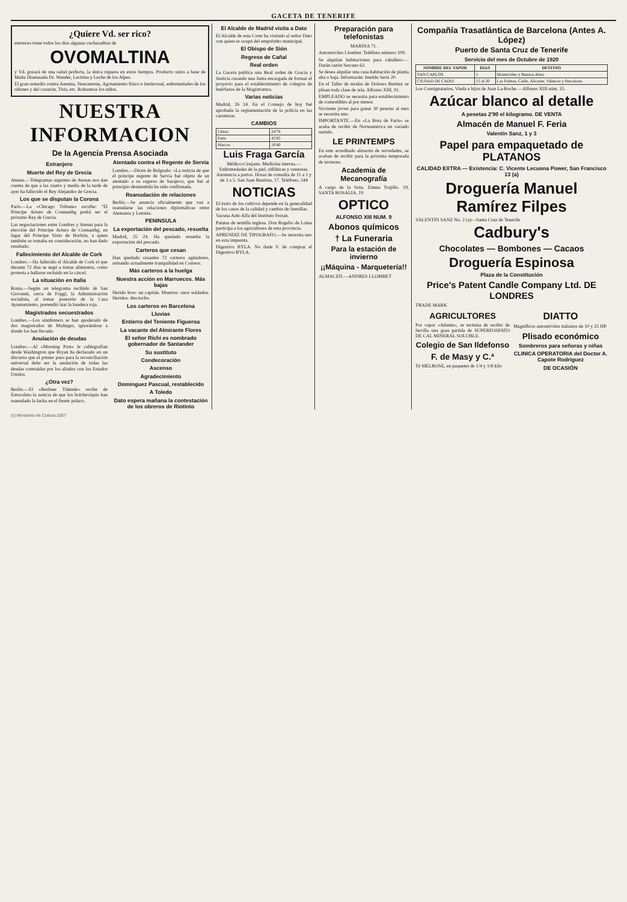GACETA DE TENERIFE
¿Quiere Vd. ser rico?
entonces tome todos los días algunas cucharaditas de
OVOMALTINA
y Vd. gozará de una salud perfecta, la única riqueza en estos tiempos. Producto suizo a base de Malta Diastasada Dr. Wander, Lecitina y Leche de los Alpes.
El gran remedio contra Anemia, Neurastenia, Agotamiento físico e intelectual, enfermedades de los riñones y del corazón, Tisis, etc. Robustece los niños.
NUESTRA INFORMACION
De la Agencia Prensa Asociada
Extranjero
Muerte del Rey de Grecia
Atenas.—Telegramas urgentes de Atenas nos dan cuenta de que a las cuatro y media de la tarde de ayer ha fallecido el Rey Alejandro de Grecia.
Los que se disputan la Corona
París.—La «Chicago Tribune» escribe: "El Príncipe Arturo de Connauthg podrá ser el próximo Rey de Grecia.
Las negociaciones entre Londres y Atenas para la elección del Príncipe Arturo de Connauthg, en lugar del Príncipe Sixto de Borbón, a quien también se tomaba en consideración, no han dado resultado.
Fallecimiento del Alcalde de Cork
Londres.—Ha fallecido el Alcalde de Cork el que durante 72 días se negó a tomar alimentos, como protesta a hallarse recluido en la cárcel.
La situación en Italia
Roma.—Según un telegrama recibido de San Giovanni, cerca de Foggi, la Administración socialista, al tomar posesión de la Casa Ayuntamiento, pretendió izar la bandera roja.
Magistrados secuestrados
Londres.—Los sinnfeiners se han apoderado de dos magistrados de Mulinger, ignorándose a donde los han llevado.
Anulación de deudas
Londres.—Al «Morning Post» le cablegrafían desde Washington que Bryan ha declarado en un discurso que el primer paso para la reconciliación universal debe ser la anulación de todas las deudas contraídas por los aliados con los Estados Unidos.
¿Otra vez?
Berlín.—El «Berliner Tidende» recibe de Estocolmo la noticia de que los bolcheviquis han reanudado la lucha en el frente polaco.
Atentado contra el Regente de Servia
Londres.—Dicen de Belgrado: «La noticia de que el príncipe regente de Servia fué objeto de un atentado a su regreso de Sarajevo, que fué al principio desmentida ha sido confirmada.
Reanudación de relaciones
Berlín.—Se anuncia oficialmente que van a reanudarse las relaciones diplomáticas entre Alemania y Letonia.
PENINSULA
La exportación del pescado, resuelta
Madrid, 25 24. Ha quedado resuelta la exportación del pescado.
Carteros que cesan
Han quedado cesantes 72 carteros agitadores, reinando actualmente tranquilidad en Correos.
Más carteros a la huelga
Nuestra acción en Marruecos. Más bajas
Herido leve: un capitán. Muertos: once soldados. Heridos: dieciocho.
Los carteros en Barcelona
Lluvias
Entierro del Teniente Figueroa
La vacante del Almirante Flores
El señor Richi es nombrado gobernador de Santander
Su sustituto
Condecoración
Ascenso
Agradecimiento
Dominguez Pascual, restablecido
A Toledo
Dato espera mañana la contestación de los obreros de Riotinto
El Alcalde de Madrid visita a Dato
El Alcalde de esta Corte ha visitado al señor Dato con quien se ocupó del empréstito municipal.
El Obispo de Sión
Regreso de Cañal
Real orden
La Gaceta publica una Real orden de Gracia y Justicia creando una Junta encargada de formar el proyecto para el establecimiento de colegios de huérfanos de la Magistratura.
Varias noticias
Madrid, 26 24. En el Consejo de hoy fué aprobada la reglamentación de la policía en las carreteras.
CAMBIOS
| Libras | 24'78 |
| París | 45'85 |
| Marcos | 10'40 |
Luis Fraga García
Médico-Cirujano. Medicina interna.—Enfermedades de la piel, sifilíticas y venereas. Asistencia a partos. Horas de consulta de 11 a 1 y de 3 a 5. San Juan Bautista, 17. Teléfono, 544
NOTICIAS
El éxito de los cultivos depende en la generalidad de los casos de la calidad y cambio de Semillas.
Vacuna Anti-Alfa del Instituto Ferran.
Patatas de semilla inglesa. Don Rogelio de Loma participa a los agricultores de esta provincia.
APRENDIZ DE TIPOGRAFO.—Se necesita uno en esta imprenta.
Digestivo BYLA. No dude V. de comprar el Digestivo BYLA.
Preparación para telefonistas
MARINA 71.
Automóviles Llombet. Teléfono número 109.
Se alquilan habitaciones para caballero.—Darán razón Serrano 62.
Se desea alquilar una casa habitación de planta alta o baja. Informarán: Imeldo Serís 20.
En el Taller de modas de Dolores Benítez se plisan toda clase de tela. Alfonso XIII, 91.
EMPLEADO se necesita para establecimiento de comestibles al por menor.
Sirviente joven para ganar 30 pesetas al mes se necesita uno.
IMPORTANTE.—En «La Bota de París» se acaba de recibir de Norteamérica un variado surtido.
LE PRINTEMPS
En este acreditado almacén de novedades, se acaban de recibir para la próxima temporada de invierno.
Academia de Mecanografía
A cargo de la Srita. Emma Trujillo. 19, SANTA ROSALIA, 19
OPTICO
ALFONSO XIII NUM. 9
Abonos químicos
† La Funeraria
Para la estación de invierno
¡¡Máquina - Marquetería!!
ALMACEN.—ANDRES LLOMBET
Compañía Trasatlántica de Barcelona (Antes A. López)
Puerto de Santa Cruz de Tenerife
Servicio del mes de Octubre de 1920
| NOMBRE DEL VAPOR | DIAS | DESTINO |
| --- | --- | --- |
| SAN CARLOS | 1 | Montevideo y Buenos Aires |
| CIUDAD DE CADIZ | 15 al 20 | Las Palmas, Cádiz, Alicante, Valencia y Barcelona. |
Los Consignatarios, Viuda e hijos de Juan La-Roche.—Alfonso XIII núm. 35.
Azúcar blanco al detalle
A pesetas 2'90 el kilogramo. DE VENTA
Almacén de Manuel F. Feria
Valentín Sanz, 1 y 3
Papel para empaquetado de PLATANOS
CALIDAD EXTRA — Existencia: C. Vicente Lecuona Power, San Francisco 13 (a)
Droguería Manuel Ramírez Filpes
VALENTIN SANZ No. 2 (a)—Santa Cruz de Tenerife
Cadbury's
Chocolates — Bombones — Cacaos
Droguería Espinosa
Plaza de la Constitución
Price's Patent Candle Company Ltd. DE LONDRES
TRADE MARK
AGRICULTORES
Por vapor «Atlante», se termina de recibir de Sevilla una gran partida de SUPERFOSFATO DE CAL MINERAL SOLUBLE.
Colegio de San Ildefonso
F. de Masy y C.ª
Tè MELROSE, en paquetes de 1/4 y 1/8 kilo
DIATTO
Magníficos automóviles italianos de 10 y 25 HP.
Plisado económico
Sombreros para señoras y niñas
CLINICA OPERATORIA del Doctor A. Capote Rodríguez
DE OCASIÓN
(c) Ministerio de Cultura 2007